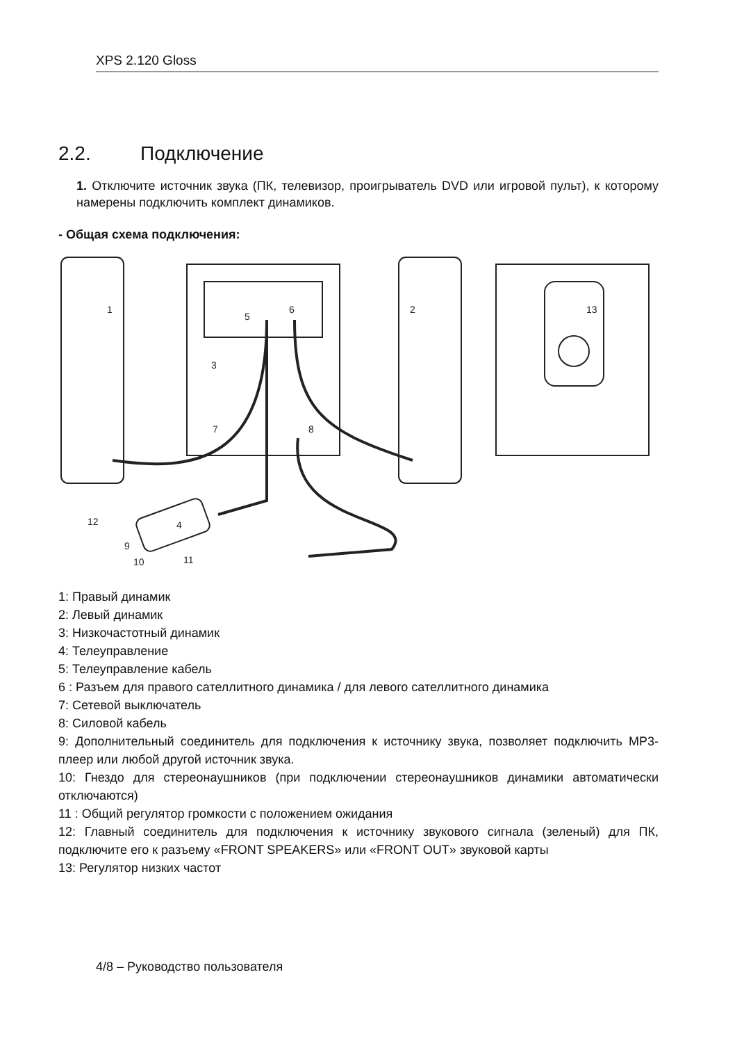XPS 2.120 Gloss
2.2. Подключение
1. Отключите источник звука (ПК, телевизор, проигрыватель DVD или игровой пульт), к которому намерены подключить комплект динамиков.
- Общая схема подключения:
1
2
3
4
5
6
7
8
9
10
11
12
13
1: Правый динамик
2: Левый динамик
3: Низкочастотный динамик
4: Телеуправление
5: Телеуправление кабель
6 : Разъем для правого сателлитного динамика / для левого сателлитного динамика
7: Сетевой выключатель
8: Силовой кабель
9: Дополнительный соединитель для подключения к источнику звука, позволяет подключить MP3-плеер или любой другой источник звука.
10: Гнездо для стереонаушников (при подключении стереонаушников динамики автоматически отключаются)
11 : Общий регулятор громкости с положением ожидания
12: Главный соединитель для подключения к источнику звукового сигнала (зеленый) для ПК, подключите его к разъему «FRONT SPEAKERS» или «FRONT OUT» звуковой карты
13: Регулятор низких частот
4/8 – Руководство пользователя